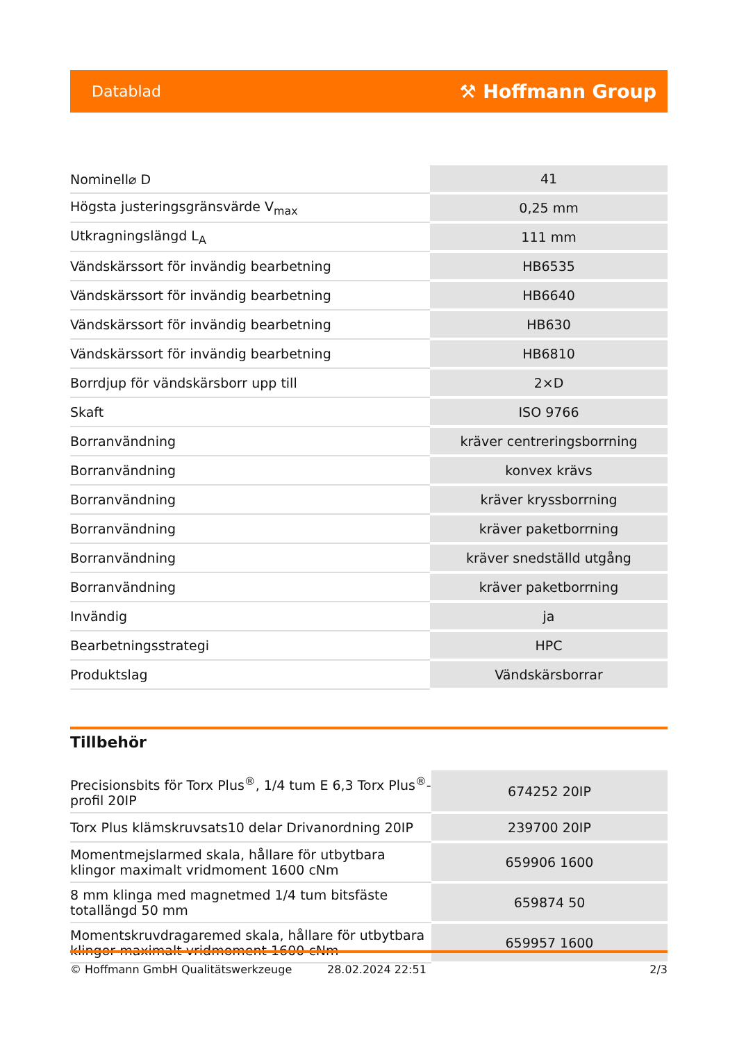Datablad ⚒ Hoffmann Group
| Nominell⌀ D | 41 |
| Högsta justeringsgränsvärde V<sub>max</sub> | 0,25 mm |
| Utkragningslängd L<sub>A</sub> | 111 mm |
| Vändskärssort för invändig bearbetning | HB6535 |
| Vändskärssort för invändig bearbetning | HB6640 |
| Vändskärssort för invändig bearbetning | HB630 |
| Vändskärssort för invändig bearbetning | HB6810 |
| Borrdjup för vändskärsborr upp till | 2×D |
| Skaft | ISO 9766 |
| Borranvändning | kräver centreringsborrning |
| Borranvändning | konvex krävs |
| Borranvändning | kräver kryssborrning |
| Borranvändning | kräver paketborrning |
| Borranvändning | kräver snedställd utgång |
| Borranvändning | kräver paketborrning |
| Invändig | ja |
| Bearbetningsstrategi | HPC |
| Produktslag | Vändskärsborrar |
Tillbehör
| Precisionsbits för Torx Plus<sup>®</sup>, 1/4 tum E 6,3 Torx Plus<sup>®</sup>-profil 20IP | 674252 20IP |
| Torx Plus klämskruvsats10 delar Drivanordning 20IP | 239700 20IP |
| Momentmejslarmed skala, hållare för utbytbara klingor maximalt vridmoment 1600 cNm | 659906 1600 |
| 8 mm klinga med magnetmed 1/4 tum bitsfäste totallängd 50 mm | 659874 50 |
| Momentskruvdragaremed skala, hållare för utbytbara klingor maximalt vridmoment 1600 cNm | 659957 1600 |
© Hoffmann GmbH Qualitätswerkzeuge 28.02.2024 22:51 2/3